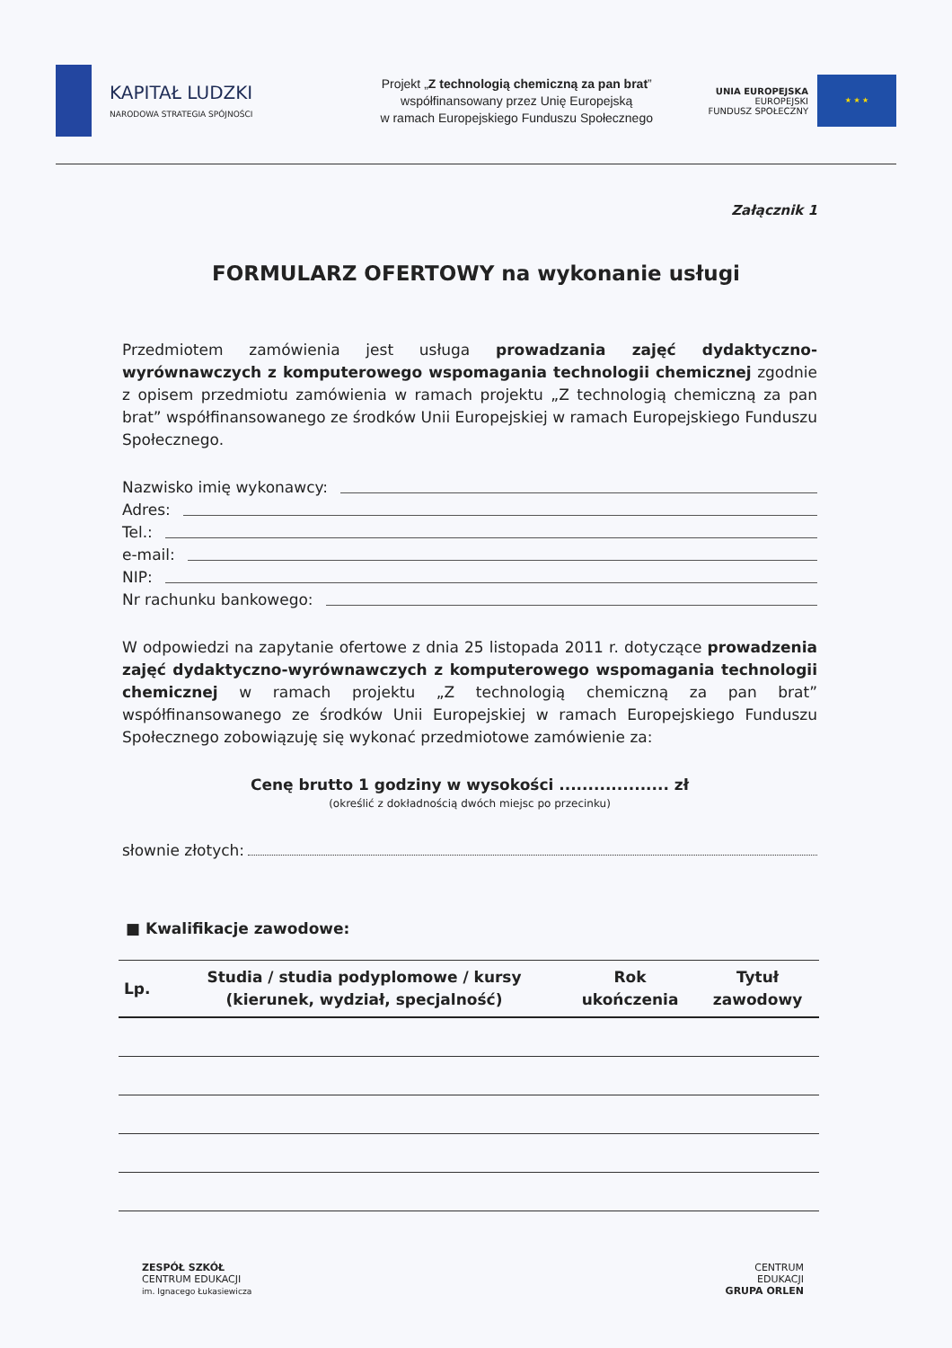KAPITAŁ LUDZKI
NARODOWA STRATEGIA SPÓJNOŚCI
Projekt „Z technologią chemiczną za pan brat”
współfinansowany przez Unię Europejską
w ramach Europejskiego Funduszu Społecznego
UNIA EUROPEJSKA
EUROPEJSKI
FUNDUSZ SPOŁECZNY
★ ★ ★
Załącznik 1
FORMULARZ OFERTOWY na wykonanie usługi
Przedmiotem zamówienia jest usługa prowadzania zajęć dydaktyczno-wyrównawczych z komputerowego wspomagania technologii chemicznej zgodnie z opisem przedmiotu zamówienia w ramach projektu „Z technologią chemiczną za pan brat” współfinansowanego ze środków Unii Europejskiej w ramach Europejskiego Funduszu Społecznego.
Nazwisko imię wykonawcy:
Adres:
Tel.:
e-mail:
NIP:
Nr rachunku bankowego:
W odpowiedzi na zapytanie ofertowe z dnia 25 listopada 2011 r. dotyczące prowadzenia zajęć dydaktyczno-wyrównawczych z komputerowego wspomagania technologii chemicznej w ramach projektu „Z technologią chemiczną za pan brat” współfinansowanego ze środków Unii Europejskiej w ramach Europejskiego Funduszu Społecznego zobowiązuję się wykonać przedmiotowe zamówienie za:
Cenę brutto 1 godziny w wysokości ................... zł
(określić z dokładnością dwóch miejsc po przecinku)
słownie złotych:
■ Kwalifikacje zawodowe:
| Lp. | Studia / studia podyplomowe / kursy (kierunek, wydział, specjalność) | Rok ukończenia | Tytuł zawodowy |
| --- | --- | --- | --- |
ZESPÓŁ SZKÓŁ
CENTRUM EDUKACJI
im. Ignacego Łukasiewicza
CENTRUM
EDUKACJI
GRUPA ORLEN